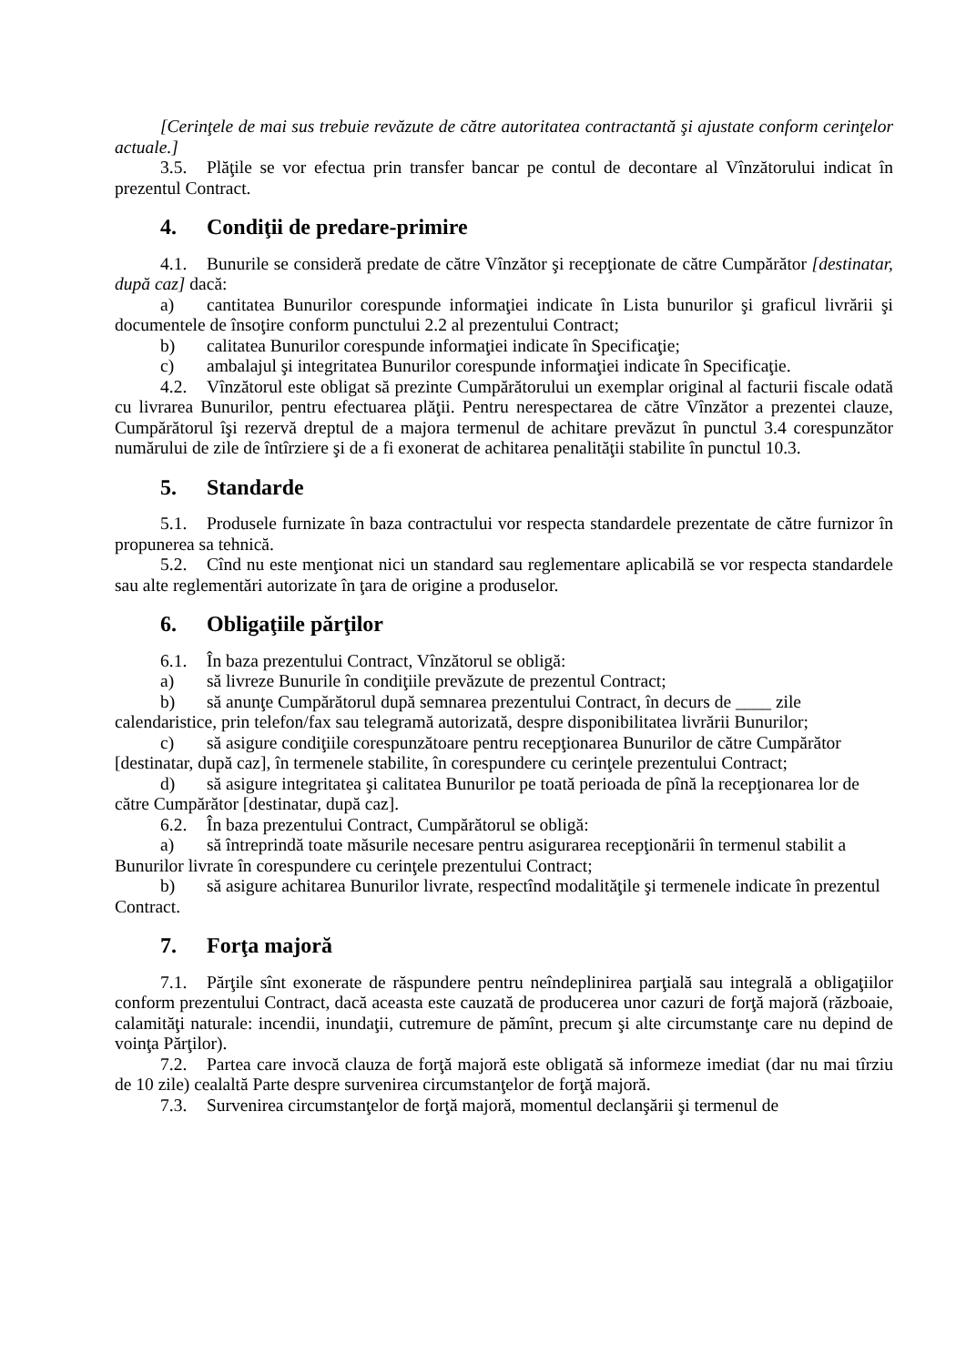[Cerinţele de mai sus trebuie revăzute de către autoritatea contractantă şi ajustate conform cerinţelor actuale.]
3.5. Plăţile se vor efectua prin transfer bancar pe contul de decontare al Vînzătorului indicat în prezentul Contract.
4. Condiţii de predare-primire
4.1. Bunurile se consideră predate de către Vînzător şi recepţionate de către Cumpărător [destinatar, după caz] dacă:
a) cantitatea Bunurilor corespunde informaţiei indicate în Lista bunurilor şi graficul livrării şi documentele de însoţire conform punctului 2.2 al prezentului Contract;
b) calitatea Bunurilor corespunde informaţiei indicate în Specificaţie;
c) ambalajul şi integritatea Bunurilor corespunde informaţiei indicate în Specificaţie.
4.2. Vînzătorul este obligat să prezinte Cumpărătorului un exemplar original al facturii fiscale odată cu livrarea Bunurilor, pentru efectuarea plăţii. Pentru nerespectarea de către Vînzător a prezentei clauze, Cumpărătorul îşi rezervă dreptul de a majora termenul de achitare prevăzut în punctul 3.4 corespunzător numărului de zile de întîrziere şi de a fi exonerat de achitarea penalităţii stabilite în punctul 10.3.
5. Standarde
5.1. Produsele furnizate în baza contractului vor respecta standardele prezentate de către furnizor în propunerea sa tehnică.
5.2. Cînd nu este menţionat nici un standard sau reglementare aplicabilă se vor respecta standardele sau alte reglementări autorizate în ţara de origine a produselor.
6. Obligaţiile părţilor
6.1. În baza prezentului Contract, Vînzătorul se obligă:
a) să livreze Bunurile în condiţiile prevăzute de prezentul Contract;
b) să anunţe Cumpărătorul după semnarea prezentului Contract, în decurs de ____ zile calendaristice, prin telefon/fax sau telegramă autorizată, despre disponibilitatea livrării Bunurilor;
c) să asigure condiţiile corespunzătoare pentru recepţionarea Bunurilor de către Cumpărător [destinatar, după caz], în termenele stabilite, în corespundere cu cerinţele prezentului Contract;
d) să asigure integritatea şi calitatea Bunurilor pe toată perioada de pînă la recepţionarea lor de către Cumpărător [destinatar, după caz].
6.2. În baza prezentului Contract, Cumpărătorul se obligă:
a) să întreprindă toate măsurile necesare pentru asigurarea recepţionării în termenul stabilit a Bunurilor livrate în corespundere cu cerinţele prezentului Contract;
b) să asigure achitarea Bunurilor livrate, respectînd modalităţile şi termenele indicate în prezentul Contract.
7. Forţa majoră
7.1. Părţile sînt exonerate de răspundere pentru neîndeplinirea parţială sau integrală a obligaţiilor conform prezentului Contract, dacă aceasta este cauzată de producerea unor cazuri de forţă majoră (războaie, calamităţi naturale: incendii, inundaţii, cutremure de pămînt, precum şi alte circumstanţe care nu depind de voinţa Părţilor).
7.2. Partea care invocă clauza de forţă majoră este obligată să informeze imediat (dar nu mai tîrziu de 10 zile) cealaltă Parte despre survenirea circumstanţelor de forţă majoră.
7.3. Survenirea circumstanţelor de forţă majoră, momentul declanşării şi termenul de